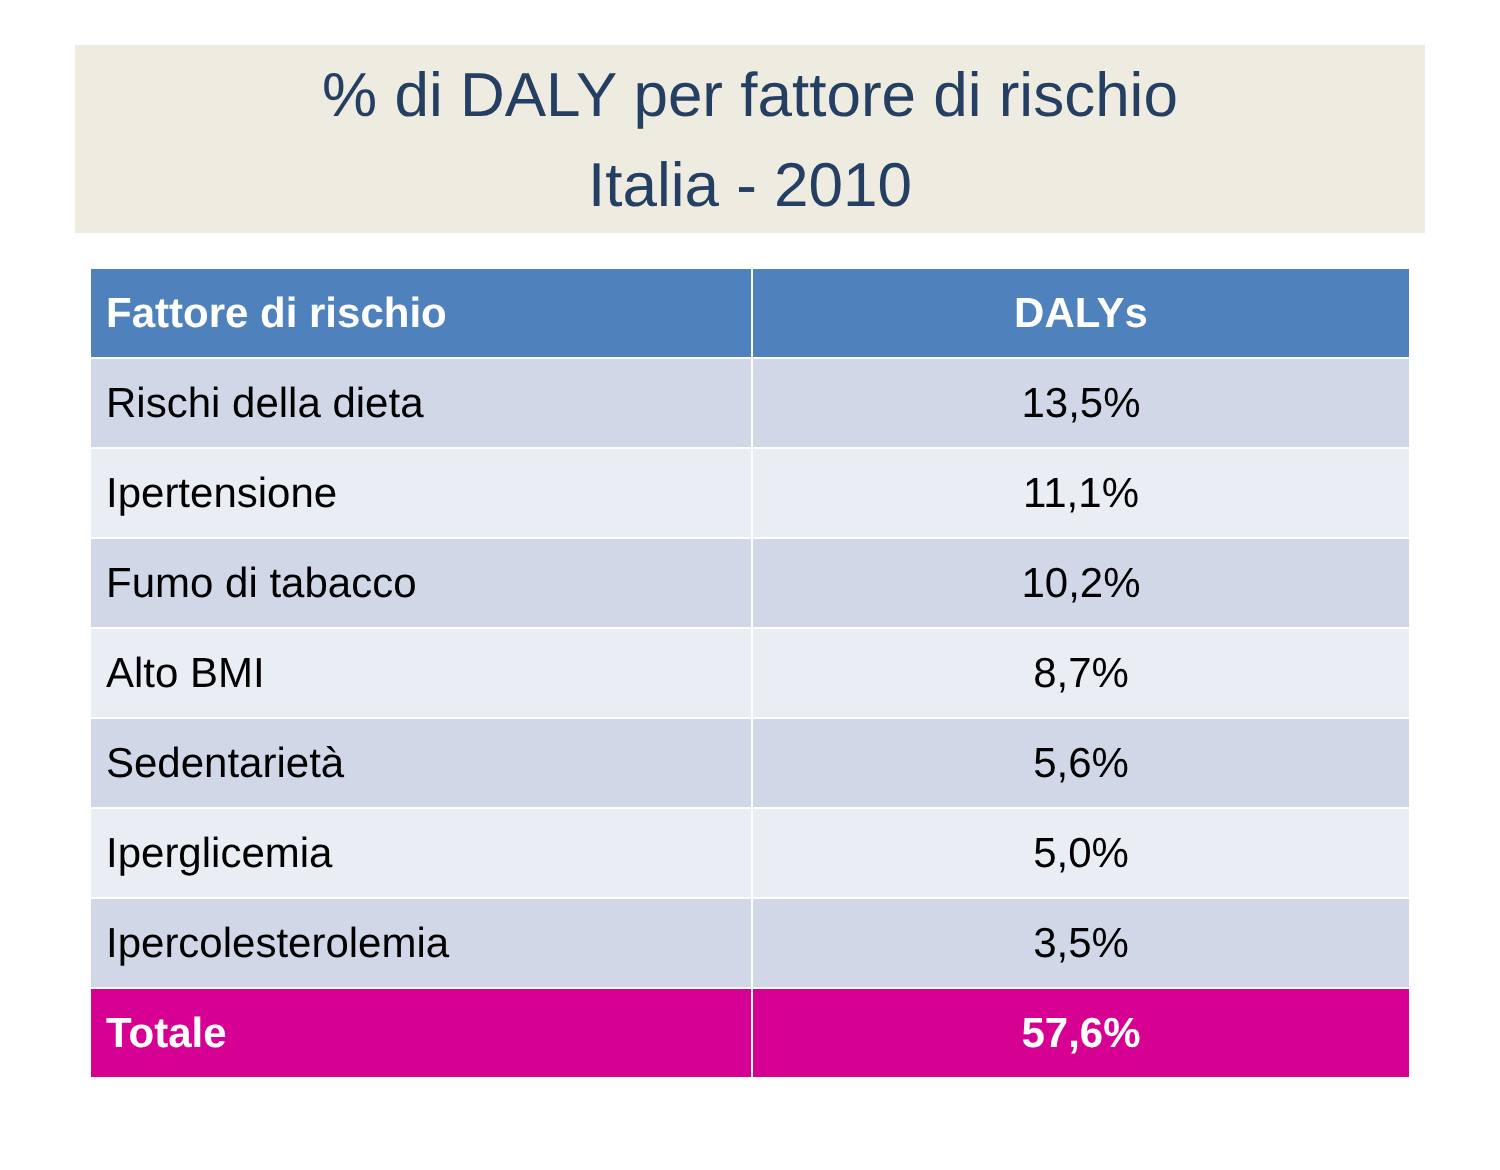% di DALY per fattore di rischio
Italia - 2010
| Fattore di rischio | DALYs |
| --- | --- |
| Rischi della dieta | 13,5% |
| Ipertensione | 11,1% |
| Fumo di tabacco | 10,2% |
| Alto BMI | 8,7% |
| Sedentarietà | 5,6% |
| Iperglicemia | 5,0% |
| Ipercolesterolemia | 3,5% |
| Totale | 57,6% |